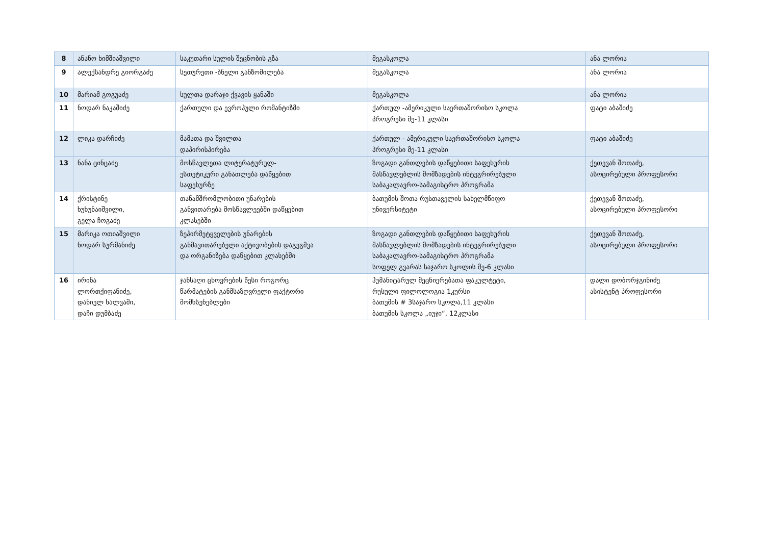| 8 | ანანო ხიმშიაშვილი | საკუთარი სულის შეცნობის გზა | მეგასკოლა | ანა ლორია |
| 9 | ალექსანდრე გიორგაძე | სეთურეთი -ბნელი განზომილება | მეგასკოლა | ანა ლორია |
| 10 | მარიამ გოგუაძე | სულთა დარაჯი ქვავის ყანაში | მეგასკოლა | ანა ლორია |
| 11 | ნოდარ ნაკაშიძე | ქართული და ევროპული რომანტიზმი | ქართულ -ამერიკული საერთაშორისო სკოლა პროგრესი მე-11 კლასი | ფატი აბაშიძე |
| 12 | ლიკა დარჩიძე | მამათა და შვილთა დაპირისპირება | ქართულ - ამერიკული საერთაშორისო სკოლა პროგრესი მე-11 კლასი | ფატი აბაშიძე |
| 13 | ნანა ცინცაძე | მოსწავლეთა ლიტერატურულ- ესთეტიკური განათლება დაწყებით საფეხურზე | ზოგადი განთლების დაწყებითი საფეხურის მასწავლებლის მომზადების ინტეგრირებული საბაკალავრო-სამაგისტრო პროგრამა | ქეთევან შოთაძე, ასოცირებული პროფესორი |
| 14 | ქრისტინე ხუხუნაიშვილი, გელა ჩოგაძე | თანამშრომლობითი უნარების განვითარება მოსწავლეებში დაწყებით კლასებში | ბათუმის შოთა რუსთაველის სახელმწიფო უნივერსიტეტი | ქეთევან შოთაძე, ასოცირებული პროფესორი |
| 15 | მარიკა ოთიაშვილი ნოდარ სურმანიძე | ზეპირმეტყველების უნარების განმავითარებელი აქტივობების დაგეგმვა და ორგანიზება დაწყებით კლასებში | ზოგადი განთლების დაწყებითი საფეხურის მასწავლებლის მომზადების ინტეგრირებული საბაკალავრო-სამაგისტრო პროგრამა სოფელ გვარას საჯარო სკოლის მე-6 კლასი | ქეთევან შოთაძე, ასოცირებული პროფესორი |
| 16 | ირინა ლორთქიფანიძე, დანიელ ხალვაში, დაჩი დუმბაძე | ჯანსაღი ცხოვრების წესი როგორც წარმატების განმსაზღვრელი ფაქტორი მომხსენებლები | ჰუმანიტარულ მეცნიერებათა ფაკულტეტი, რუსული ფილოლოგია 1კურსი ბათუმის # 3საჯარო სკოლა,11 კლასი ბათუმის სკოლა „იუჯი“, 12კლასი | დალი დობორჯგინიძე ასისტენტ პროფესორი |